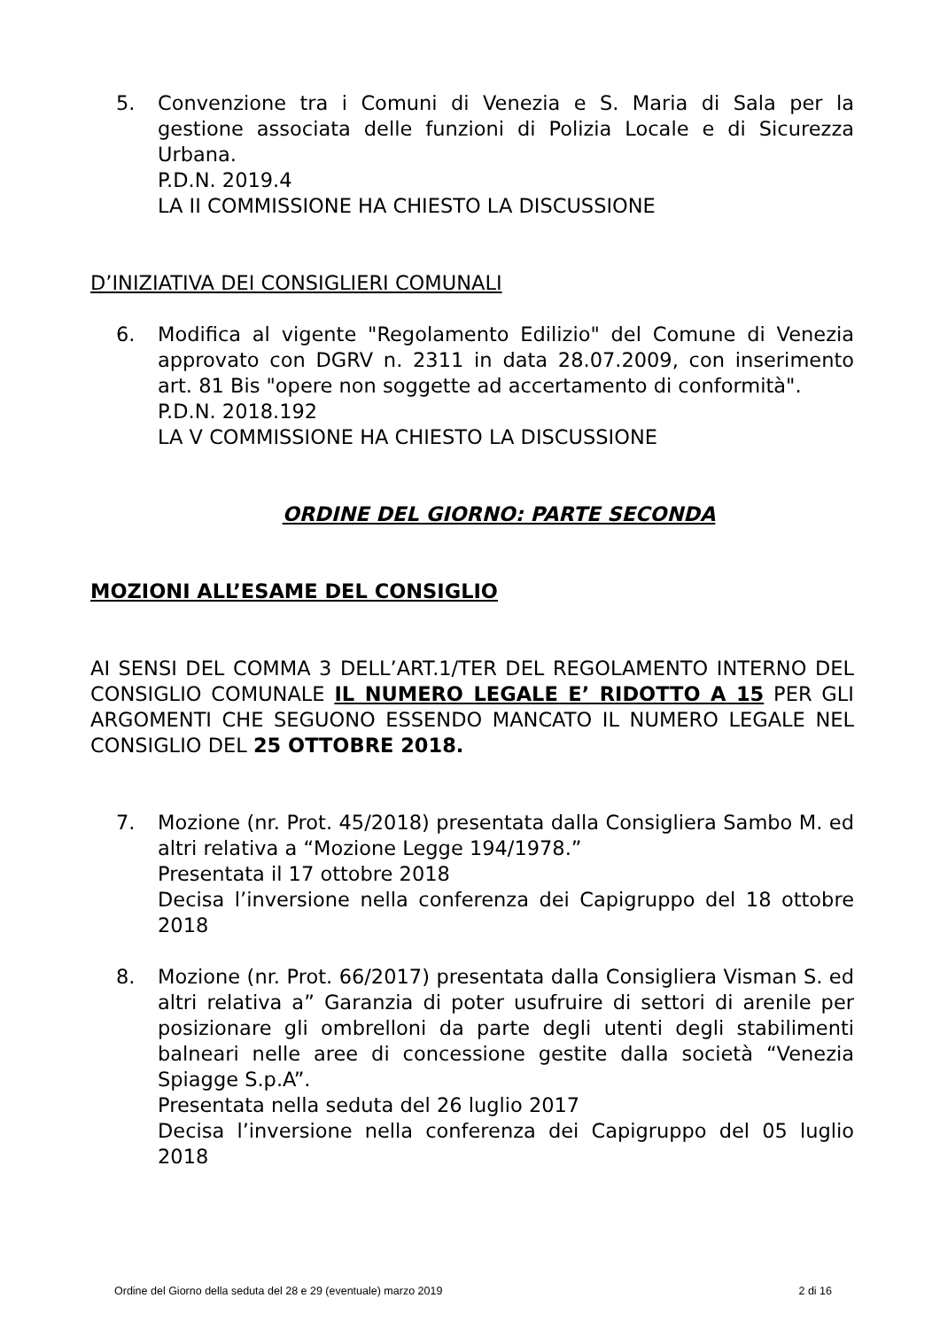5. Convenzione tra i Comuni di Venezia e S. Maria di Sala per la gestione associata delle funzioni di Polizia Locale e di Sicurezza Urbana.
P.D.N. 2019.4
LA II COMMISSIONE HA CHIESTO LA DISCUSSIONE
D’INIZIATIVA DEI CONSIGLIERI COMUNALI
6. Modifica al vigente "Regolamento Edilizio" del Comune di Venezia approvato con DGRV n. 2311 in data 28.07.2009, con inserimento art. 81 Bis "opere non soggette ad accertamento di conformità".
P.D.N. 2018.192
LA V COMMISSIONE HA CHIESTO LA DISCUSSIONE
ORDINE DEL GIORNO: PARTE SECONDA
MOZIONI ALL’ESAME DEL CONSIGLIO
AI SENSI DEL COMMA 3 DELL’ART.1/TER DEL REGOLAMENTO INTERNO DEL CONSIGLIO COMUNALE IL NUMERO LEGALE E’ RIDOTTO A 15 PER GLI ARGOMENTI CHE SEGUONO ESSENDO MANCATO IL NUMERO LEGALE NEL CONSIGLIO DEL 25 OTTOBRE 2018.
7. Mozione (nr. Prot. 45/2018) presentata dalla Consigliera Sambo M. ed altri relativa a “Mozione Legge 194/1978.”
Presentata il 17 ottobre 2018
Decisa l’inversione nella conferenza dei Capigruppo del 18 ottobre 2018
8. Mozione (nr. Prot. 66/2017) presentata dalla Consigliera Visman S. ed altri relativa a” Garanzia di poter usufruire di settori di arenile per posizionare gli ombrelloni da parte degli utenti degli stabilimenti balneari nelle aree di concessione gestite dalla società “Venezia Spiagge S.p.A”.
Presentata nella seduta del 26 luglio 2017
Decisa l’inversione nella conferenza dei Capigruppo del 05 luglio 2018
Ordine del Giorno della seduta del 28 e 29 (eventuale) marzo 2019 2 di 16